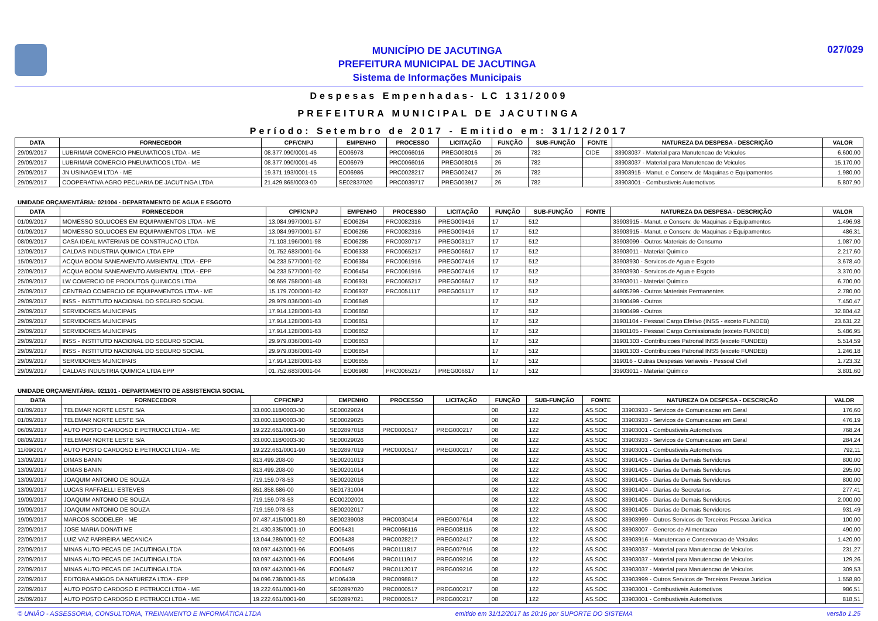MUNICÍPIO DE JACUTINGA
PREFEITURA MUNICIPAL DE JACUTINGA
Sistema de Informações Municipais
027/029
Despesas Empenhadas- LC 131/2009
PREFEITURA MUNICIPAL DE JACUTINGA
Período: Setembro de 2017 - Emitido em: 31/12/2017
| DATA | FORNECEDOR | CPF/CNPJ | EMPENHO | PROCESSO | LICITAÇÃO | FUNÇÃO | SUB-FUNÇÃO | FONTE | NATUREZA DA DESPESA - DESCRIÇÃO | VALOR |
| --- | --- | --- | --- | --- | --- | --- | --- | --- | --- | --- |
| 29/09/2017 | LUBRIMAR COMERCIO PNEUMATICOS LTDA - ME | 08.377.090/0001-46 | EO06978 | PRC0066016 | PREG008016 | 26 | 782 | CIDE | 33903037 - Material para Manutencao de Veiculos | 6.600,00 |
| 29/09/2017 | LUBRIMAR COMERCIO PNEUMATICOS LTDA - ME | 08.377.090/0001-46 | EO06979 | PRC0066016 | PREG008016 | 26 | 782 | | 33903037 - Material para Manutencao de Veiculos | 15.170,00 |
| 29/09/2017 | JN USINAGEM LTDA - ME | 19.371.193/0001-15 | EO06986 | PRC0028217 | PREG002417 | 26 | 782 | | 33903915 - Manut. e Conserv. de Maquinas e Equipamentos | 1.980,00 |
| 29/09/2017 | COOPERATIVA AGRO PECUARIA DE JACUTINGA LTDA | 21.429.865/0003-00 | SE02837020 | PRC0039717 | PREG003917 | 26 | 782 | | 33903001 - Combustiveis Automotivos | 5.807,90 |
UNIDADE ORÇAMENTÁRIA: 021004 - DEPARTAMENTO DE AGUA E ESGOTO
| DATA | FORNECEDOR | CPF/CNPJ | EMPENHO | PROCESSO | LICITAÇÃO | FUNÇÃO | SUB-FUNÇÃO | FONTE | NATUREZA DA DESPESA - DESCRIÇÃO | VALOR |
| --- | --- | --- | --- | --- | --- | --- | --- | --- | --- | --- |
| 01/09/2017 | MOMESSO SOLUCOES EM EQUIPAMENTOS LTDA - ME | 13.084.997/0001-57 | EO06264 | PRC0082316 | PREG009416 | 17 | 512 | | 33903915 - Manut. e Conserv. de Maquinas e Equipamentos | 1.496,98 |
| 01/09/2017 | MOMESSO SOLUCOES EM EQUIPAMENTOS LTDA - ME | 13.084.997/0001-57 | EO06265 | PRC0082316 | PREG009416 | 17 | 512 | | 33903915 - Manut. e Conserv. de Maquinas e Equipamentos | 486,31 |
| 08/09/2017 | CASA IDEAL MATERIAIS DE CONSTRUCAO LTDA | 71.103.196/0001-98 | EO06285 | PRC0030717 | PREG003117 | 17 | 512 | | 33903099 - Outros Materiais de Consumo | 1.087,00 |
| 12/09/2017 | CALDAS INDUSTRIA QUIMICA LTDA EPP | 01.752.683/0001-04 | EO06333 | PRC0065217 | PREG006617 | 17 | 512 | | 33903011 - Material Quimico | 2.217,60 |
| 15/09/2017 | ACQUA BOOM SANEAMENTO AMBIENTAL LTDA - EPP | 04.233.577/0001-02 | EO06384 | PRC0061916 | PREG007416 | 17 | 512 | | 33903930 - Servicos de Agua e Esgoto | 3.678,40 |
| 22/09/2017 | ACQUA BOOM SANEAMENTO AMBIENTAL LTDA - EPP | 04.233.577/0001-02 | EO06454 | PRC0061916 | PREG007416 | 17 | 512 | | 33903930 - Servicos de Agua e Esgoto | 3.370,00 |
| 25/09/2017 | LW COMERCIO DE PRODUTOS QUIMICOS LTDA | 08.659.758/0001-48 | EO06931 | PRC0065217 | PREG006617 | 17 | 512 | | 33903011 - Material Quimico | 6.700,00 |
| 25/09/2017 | CENTRAO COMERCIO DE EQUIPAMENTOS LTDA - ME | 15.179.700/0001-62 | EO06937 | PRC0051117 | PREG005117 | 17 | 512 | | 44905299 - Outros Materiais Permanentes | 2.780,00 |
| 29/09/2017 | INSS - INSTITUTO NACIONAL DO SEGURO SOCIAL | 29.979.036/0001-40 | EO06849 | | | 17 | 512 | | 31900499 - Outros | 7.450,47 |
| 29/09/2017 | SERVIDORES MUNICIPAIS | 17.914.128/0001-63 | EO06850 | | | 17 | 512 | | 31900499 - Outros | 32.804,42 |
| 29/09/2017 | SERVIDORES MUNICIPAIS | 17.914.128/0001-63 | EO06851 | | | 17 | 512 | | 31901104 - Pessoal Cargo Efetivo (INSS - exceto FUNDEB) | 23.631,22 |
| 29/09/2017 | SERVIDORES MUNICIPAIS | 17.914.128/0001-63 | EO06852 | | | 17 | 512 | | 31901105 - Pessoal Cargo Comissionado (exceto FUNDEB) | 5.486,95 |
| 29/09/2017 | INSS - INSTITUTO NACIONAL DO SEGURO SOCIAL | 29.979.036/0001-40 | EO06853 | | | 17 | 512 | | 31901303 - Contribuicoes Patronal INSS (exceto FUNDEB) | 5.514,59 |
| 29/09/2017 | INSS - INSTITUTO NACIONAL DO SEGURO SOCIAL | 29.979.036/0001-40 | EO06854 | | | 17 | 512 | | 31901303 - Contribuicoes Patronal INSS (exceto FUNDEB) | 1.246,18 |
| 29/09/2017 | SERVIDORES MUNICIPAIS | 17.914.128/0001-63 | EO06855 | | | 17 | 512 | | 319016 - Outras Despesas Variaveis - Pessoal Civil | 1.723,32 |
| 29/09/2017 | CALDAS INDUSTRIA QUIMICA LTDA EPP | 01.752.683/0001-04 | EO06980 | PRC0065217 | PREG006617 | 17 | 512 | | 33903011 - Material Quimico | 3.801,60 |
UNIDADE ORÇAMENTÁRIA: 021101 - DEPARTAMENTO DE ASSISTENCIA SOCIAL
| DATA | FORNECEDOR | CPF/CNPJ | EMPENHO | PROCESSO | LICITAÇÃO | FUNÇÃO | SUB-FUNÇÃO | FONTE | NATUREZA DA DESPESA - DESCRIÇÃO | VALOR |
| --- | --- | --- | --- | --- | --- | --- | --- | --- | --- | --- |
| 01/09/2017 | TELEMAR NORTE LESTE S/A | 33.000.118/0003-30 | SE00029024 | | | 08 | 122 | AS.SOC | 33903933 - Servicos de Comunicacao em Geral | 176,60 |
| 01/09/2017 | TELEMAR NORTE LESTE S/A | 33.000.118/0003-30 | SE00029025 | | | 08 | 122 | AS.SOC | 33903933 - Servicos de Comunicacao em Geral | 476,19 |
| 06/09/2017 | AUTO POSTO CARDOSO E PETRUCCI LTDA - ME | 19.222.661/0001-90 | SE02897018 | PRC0000517 | PREG000217 | 08 | 122 | AS.SOC | 33903001 - Combustiveis Automotivos | 768,24 |
| 08/09/2017 | TELEMAR NORTE LESTE S/A | 33.000.118/0003-30 | SE00029026 | | | 08 | 122 | AS.SOC | 33903933 - Servicos de Comunicacao em Geral | 284,24 |
| 11/09/2017 | AUTO POSTO CARDOSO E PETRUCCI LTDA - ME | 19.222.661/0001-90 | SE02897019 | PRC0000517 | PREG000217 | 08 | 122 | AS.SOC | 33903001 - Combustiveis Automotivos | 792,11 |
| 13/09/2017 | DIMAS BANIN | 813.499.208-00 | SE00201013 | | | 08 | 122 | AS.SOC | 33901405 - Diarias de Demais Servidores | 800,00 |
| 13/09/2017 | DIMAS BANIN | 813.499.208-00 | SE00201014 | | | 08 | 122 | AS.SOC | 33901405 - Diarias de Demais Servidores | 295,00 |
| 13/09/2017 | JOAQUIM ANTONIO DE SOUZA | 719.159.078-53 | SE00202016 | | | 08 | 122 | AS.SOC | 33901405 - Diarias de Demais Servidores | 800,00 |
| 13/09/2017 | LUCAS RAFFAELLI ESTEVES | 851.858.686-00 | SE01731004 | | | 08 | 122 | AS.SOC | 33901404 - Diarias de Secretarios | 277,41 |
| 19/09/2017 | JOAQUIM ANTONIO DE SOUZA | 719.159.078-53 | EC00202001 | | | 08 | 122 | AS.SOC | 33901405 - Diarias de Demais Servidores | 2.000,00 |
| 19/09/2017 | JOAQUIM ANTONIO DE SOUZA | 719.159.078-53 | SE00202017 | | | 08 | 122 | AS.SOC | 33901405 - Diarias de Demais Servidores | 931,49 |
| 19/09/2017 | MARCOS SCODELER - ME | 07.487.415/0001-80 | SE00239008 | PRC0030414 | PREG007614 | 08 | 122 | AS.SOC | 33903999 - Outros Servicos de Terceiros Pessoa Juridica | 100,00 |
| 22/09/2017 | JOSE MARIA DONATI ME | 21.430.335/0001-10 | EO06431 | PRC0066116 | PREG008116 | 08 | 122 | AS.SOC | 33903007 - Generos de Alimentacao | 490,00 |
| 22/09/2017 | LUIZ VAZ PARREIRA MECANICA | 13.044.289/0001-92 | EO06438 | PRC0028217 | PREG002417 | 08 | 122 | AS.SOC | 33903916 - Manutencao e Conservacao de Veiculos | 1.420,00 |
| 22/09/2017 | MINAS AUTO PECAS DE JACUTINGA LTDA | 03.097.442/0001-96 | EO06495 | PRC0111817 | PREG007916 | 08 | 122 | AS.SOC | 33903037 - Material para Manutencao de Veiculos | 231,27 |
| 22/09/2017 | MINAS AUTO PECAS DE JACUTINGA LTDA | 03.097.442/0001-96 | EO06496 | PRC0111917 | PREG009216 | 08 | 122 | AS.SOC | 33903037 - Material para Manutencao de Veiculos | 129,26 |
| 22/09/2017 | MINAS AUTO PECAS DE JACUTINGA LTDA | 03.097.442/0001-96 | EO06497 | PRC0112017 | PREG009216 | 08 | 122 | AS.SOC | 33903037 - Material para Manutencao de Veiculos | 309,53 |
| 22/09/2017 | EDITORA AMIGOS DA NATUREZA LTDA - EPP | 04.096.738/0001-55 | MD06439 | PRC0098817 | | 08 | 122 | AS.SOC | 33903999 - Outros Servicos de Terceiros Pessoa Juridica | 1.558,80 |
| 22/09/2017 | AUTO POSTO CARDOSO E PETRUCCI LTDA - ME | 19.222.661/0001-90 | SE02897020 | PRC0000517 | PREG000217 | 08 | 122 | AS.SOC | 33903001 - Combustiveis Automotivos | 986,51 |
| 25/09/2017 | AUTO POSTO CARDOSO E PETRUCCI LTDA - ME | 19.222.661/0001-90 | SE02897021 | PRC0000517 | PREG000217 | 08 | 122 | AS.SOC | 33903001 - Combustiveis Automotivos | 818,51 |
© UNIÃO - ASSESSORIA, CONSULTORIA, TREINAMENTO E INFORMÁTICA LTDA emitido em 31/12/2017 às 20:16 por SUPORTE DO SISTEMA versão 1.25